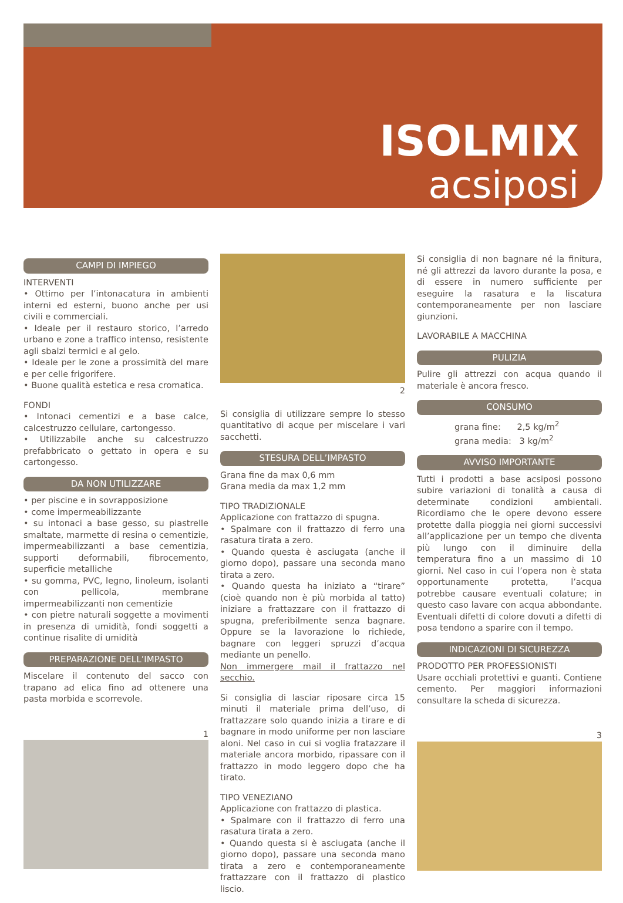ISOLMIX
acsiposi
CAMPI DI IMPIEGO
INTERVENTI
• Ottimo per l’intonacatura in ambienti interni ed esterni, buono anche per usi civili e commerciali.
• Ideale per il restauro storico, l’arredo urbano e zone a traffico intenso, resistente agli sbalzi termici e al gelo.
• Ideale per le zone a prossimità del mare e per celle frigorifere.
• Buone qualità estetica e resa cromatica.
FONDI
• Intonaci cementizi e a base calce, calcestruzzo cellulare, cartongesso.
• Utilizzabile anche su calcestruzzo prefabbricato o gettato in opera e su cartongesso.
DA NON UTILIZZARE
• per piscine e in sovrapposizione
• come impermeabilizzante
• su intonaci a base gesso, su piastrelle smaltate, marmette di resina o cementizie, impermeabilizzanti a base cementizia, supporti deformabili, fibrocemento, superficie metalliche
• su gomma, PVC, legno, linoleum, isolanti con pellicola, membrane impermeabilizzanti non cementizie
• con pietre naturali soggette a movimenti in presenza di umidità, fondi soggetti a continue risalite di umidità
PREPARAZIONE DELL’IMPASTO
Miscelare il contenuto del sacco con trapano ad elica fino ad ottenere una pasta morbida e scorrevole.
1
2
Si consiglia di utilizzare sempre lo stesso quantitativo di acque per miscelare i vari sacchetti.
STESURA DELL’IMPASTO
Grana fine da max 0,6 mm
Grana media da max 1,2 mm
TIPO TRADIZIONALE
Applicazione con frattazzo di spugna.
• Spalmare con il frattazzo di ferro una rasatura tirata a zero.
• Quando questa è asciugata (anche il giorno dopo), passare una seconda mano tirata a zero.
• Quando questa ha iniziato a “tirare” (cioè quando non è più morbida al tatto) iniziare a frattazzare con il frattazzo di spugna, preferibilmente senza bagnare. Oppure se la lavorazione lo richiede, bagnare con leggeri spruzzi d’acqua mediante un penello.
Non immergere mail il frattazzo nel secchio.
Si consiglia di lasciar riposare circa 15 minuti il materiale prima dell’uso, di frattazzare solo quando inizia a tirare e di bagnare in modo uniforme per non lasciare aloni. Nel caso in cui si voglia fratazzare il materiale ancora morbido, ripassare con il frattazzo in modo leggero dopo che ha tirato.
TIPO VENEZIANO
Applicazione con frattazzo di plastica.
• Spalmare con il frattazzo di ferro una rasatura tirata a zero.
• Quando questa si è asciugata (anche il giorno dopo), passare una seconda mano tirata a zero e contemporaneamente frattazzare con il frattazzo di plastico liscio.
Si consiglia di non bagnare né la finitura, né gli attrezzi da lavoro durante la posa, e di essere in numero sufficiente per eseguire la rasatura e la liscatura contemporaneamente per non lasciare giunzioni.
LAVORABILE A MACCHINA
PULIZIA
Pulire gli attrezzi con acqua quando il materiale è ancora fresco.
CONSUMO
grana fine: 2,5 kg/m<sup>2</sup>
grana media: 3 kg/m<sup>2</sup>
AVVISO IMPORTANTE
Tutti i prodotti a base acsiposi possono subire variazioni di tonalità a causa di determinate condizioni ambientali. Ricordiamo che le opere devono essere protette dalla pioggia nei giorni successivi all’applicazione per un tempo che diventa più lungo con il diminuire della temperatura fino a un massimo di 10 giorni. Nel caso in cui l’opera non è stata opportunamente protetta, l’acqua potrebbe causare eventuali colature; in questo caso lavare con acqua abbondante. Eventuali difetti di colore dovuti a difetti di posa tendono a sparire con il tempo.
INDICAZIONI DI SICUREZZA
PRODOTTO PER PROFESSIONISTI
Usare occhiali protettivi e guanti. Contiene cemento. Per maggiori informazioni consultare la scheda di sicurezza.
3